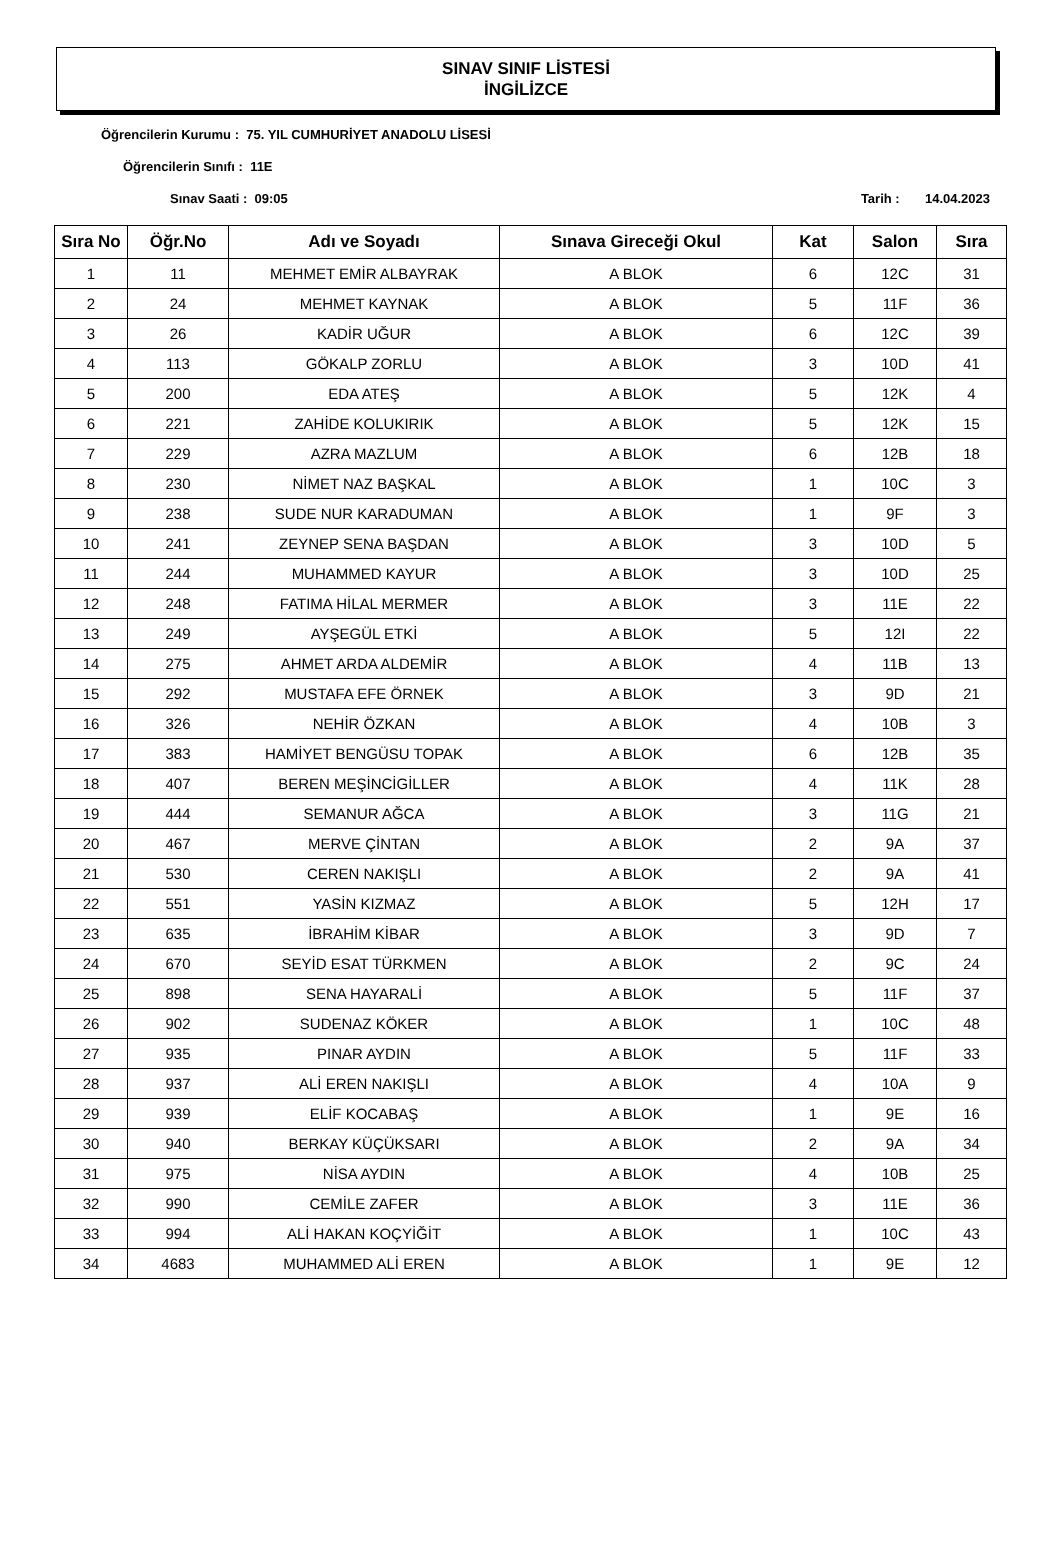SINAV SINIF LİSTESİ
İNGİLİZCE
Öğrencilerin Kurumu : 75. YIL CUMHURİYET ANADOLU LİSESİ
Öğrencilerin Sınıfı : 11E
Sınav Saati : 09:05 Tarih : 14.04.2023
| Sıra No | Öğr.No | Adı ve Soyadı | Sınava Gireceği Okul | Kat | Salon | Sıra |
| --- | --- | --- | --- | --- | --- | --- |
| 1 | 11 | MEHMET EMİR ALBAYRAK | A BLOK | 6 | 12C | 31 |
| 2 | 24 | MEHMET KAYNAK | A BLOK | 5 | 11F | 36 |
| 3 | 26 | KADİR UĞUR | A BLOK | 6 | 12C | 39 |
| 4 | 113 | GÖKALP ZORLU | A BLOK | 3 | 10D | 41 |
| 5 | 200 | EDA ATEŞ | A BLOK | 5 | 12K | 4 |
| 6 | 221 | ZAHİDE KOLUKIRIK | A BLOK | 5 | 12K | 15 |
| 7 | 229 | AZRA MAZLUM | A BLOK | 6 | 12B | 18 |
| 8 | 230 | NİMET NAZ BAŞKAL | A BLOK | 1 | 10C | 3 |
| 9 | 238 | SUDE NUR KARADUMAN | A BLOK | 1 | 9F | 3 |
| 10 | 241 | ZEYNEP SENA BAŞDAN | A BLOK | 3 | 10D | 5 |
| 11 | 244 | MUHAMMED KAYUR | A BLOK | 3 | 10D | 25 |
| 12 | 248 | FATIMA HİLAL MERMER | A BLOK | 3 | 11E | 22 |
| 13 | 249 | AYŞEGÜL ETKİ | A BLOK | 5 | 12I | 22 |
| 14 | 275 | AHMET ARDA ALDEMİR | A BLOK | 4 | 11B | 13 |
| 15 | 292 | MUSTAFA EFE ÖRNEK | A BLOK | 3 | 9D | 21 |
| 16 | 326 | NEHİR ÖZKAN | A BLOK | 4 | 10B | 3 |
| 17 | 383 | HAMİYET BENGÜSU TOPAK | A BLOK | 6 | 12B | 35 |
| 18 | 407 | BEREN MEŞİNCİGİLLER | A BLOK | 4 | 11K | 28 |
| 19 | 444 | SEMANUR AĞCA | A BLOK | 3 | 11G | 21 |
| 20 | 467 | MERVE ÇİNTAN | A BLOK | 2 | 9A | 37 |
| 21 | 530 | CEREN NAKIŞLI | A BLOK | 2 | 9A | 41 |
| 22 | 551 | YASİN KIZMAZ | A BLOK | 5 | 12H | 17 |
| 23 | 635 | İBRAHİM KİBAR | A BLOK | 3 | 9D | 7 |
| 24 | 670 | SEYİD ESAT TÜRKMEN | A BLOK | 2 | 9C | 24 |
| 25 | 898 | SENA HAYARALİ | A BLOK | 5 | 11F | 37 |
| 26 | 902 | SUDENAZ KÖKER | A BLOK | 1 | 10C | 48 |
| 27 | 935 | PINAR AYDIN | A BLOK | 5 | 11F | 33 |
| 28 | 937 | ALİ EREN NAKIŞLI | A BLOK | 4 | 10A | 9 |
| 29 | 939 | ELİF KOCABAŞ | A BLOK | 1 | 9E | 16 |
| 30 | 940 | BERKAY KÜÇÜKSARI | A BLOK | 2 | 9A | 34 |
| 31 | 975 | NİSA AYDIN | A BLOK | 4 | 10B | 25 |
| 32 | 990 | CEMİLE ZAFER | A BLOK | 3 | 11E | 36 |
| 33 | 994 | ALİ HAKAN KOÇYİĞİT | A BLOK | 1 | 10C | 43 |
| 34 | 4683 | MUHAMMED ALİ EREN | A BLOK | 1 | 9E | 12 |